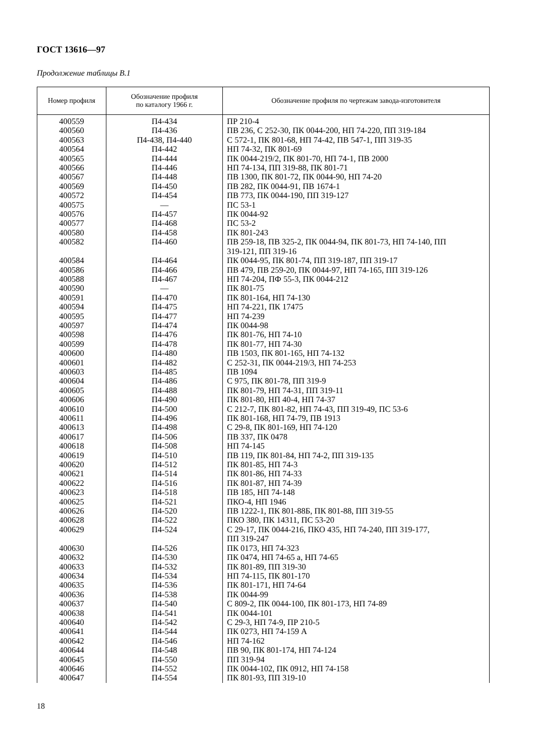ГОСТ 13616—97
Продолжение таблицы В.1
| Номер профиля | Обозначение профиля по каталогу 1966 г. | Обозначение профиля по чертежам завода-изготовителя |
| --- | --- | --- |
| 400559 400560 400563 400564 400565 400566 400567 400569 400572 400575 400576 400577 400580 400582 400584 400586 400588 400590 400591 400594 400595 400597 400598 400599 400600 400601 400603 400604 400605 400606 400610 400611 400613 400617 400618 400619 400620 400621 400622 400623 400625 400626 400628 400629 400630 400632 400633 400634 400635 400636 400637 400638 400640 400641 400642 400644 400645 400646 400647 | П4-434 П4-436 П4-438, П4-440 П4-442 П4-444 П4-446 П4-448 П4-450 П4-454 — П4-457 П4-468 П4-458 П4-460 П4-464 П4-466 П4-467 — П4-470 П4-475 П4-477 П4-474 П4-476 П4-478 П4-480 П4-482 П4-485 П4-486 П4-488 П4-490 П4-500 П4-496 П4-498 П4-506 П4-508 П4-510 П4-512 П4-514 П4-516 П4-518 П4-521 П4-520 П4-522 П4-524 П4-526 П4-530 П4-532 П4-534 П4-536 П4-538 П4-540 П4-541 П4-542 П4-544 П4-546 П4-548 П4-550 П4-552 П4-554 | ПР 210-4 ПВ 236, С 252-30, ПК 0044-200, НП 74-220, ПП 319-184 С 572-1, ПК 801-68, НП 74-42, ПВ 547-1, ПП 319-35 НП 74-32, ПК 801-69 ПК 0044-219/2, ПК 801-70, НП 74-1, ПВ 2000 НП 74-134, ПП 319-88, ПК 801-71 ПВ 1300, ПК 801-72, ПК 0044-90, НП 74-20 ПВ 282, ПК 0044-91, ПВ 1674-1 ПВ 773, ПК 0044-190, ПП 319-127 ПС 53-1 ПК 0044-92 ПС 53-2 ПК 801-243 ПВ 259-18, ПВ 325-2, ПК 0044-94, ПК 801-73, НП 74-140, ПП 319-121, ПП 319-16 ПК 0044-95, ПК 801-74, ПП 319-187, ПП 319-17 ПВ 479, ПВ 259-20, ПК 0044-97, НП 74-165, ПП 319-126 НП 74-204, ПФ 55-3, ПК 0044-212 ПК 801-75 ПК 801-164, НП 74-130 НП 74-221, ПК 17475 НП 74-239 ПК 0044-98 ПК 801-76, НП 74-10 ПК 801-77, НП 74-30 ПВ 1503, ПК 801-165, НП 74-132 С 252-31, ПК 0044-219/3, НП 74-253 ПВ 1094 С 975, ПК 801-78, ПП 319-9 ПК 801-79, НП 74-31, ПП 319-11 ПК 801-80, НП 40-4, НП 74-37 С 212-7, ПК 801-82, НП 74-43, ПП 319-49, ПС 53-6 ПК 801-168, НП 74-79, ПВ 1913 С 29-8, ПК 801-169, НП 74-120 ПВ 337, ПК 0478 НП 74-145 ПВ 119, ПК 801-84, НП 74-2, ПП 319-135 ПК 801-85, НП 74-3 ПК 801-86, НП 74-33 ПК 801-87, НП 74-39 ПВ 185, НП 74-148 ПКО-4, НП 1946 ПВ 1222-1, ПК 801-88Б, ПК 801-88, ПП 319-55 ПКО 380, ПК 14311, ПС 53-20 С 29-17, ПК 0044-216, ПКО 435, НП 74-240, ПП 319-177, ПП 319-247 ПК 0173, НП 74-323 ПК 0474, НП 74-65 а, НП 74-65 ПК 801-89, ПП 319-30 НП 74-115, ПК 801-170 ПК 801-171, НП 74-64 ПК 0044-99 С 809-2, ПК 0044-100, ПК 801-173, НП 74-89 ПК 0044-101 С 29-3, НП 74-9, ПР 210-5 ПК 0273, НП 74-159 А НП 74-162 ПВ 90, ПК 801-174, НП 74-124 ПП 319-94 ПК 0044-102, ПК 0912, НП 74-158 ПК 801-93, ПП 319-10 |
18